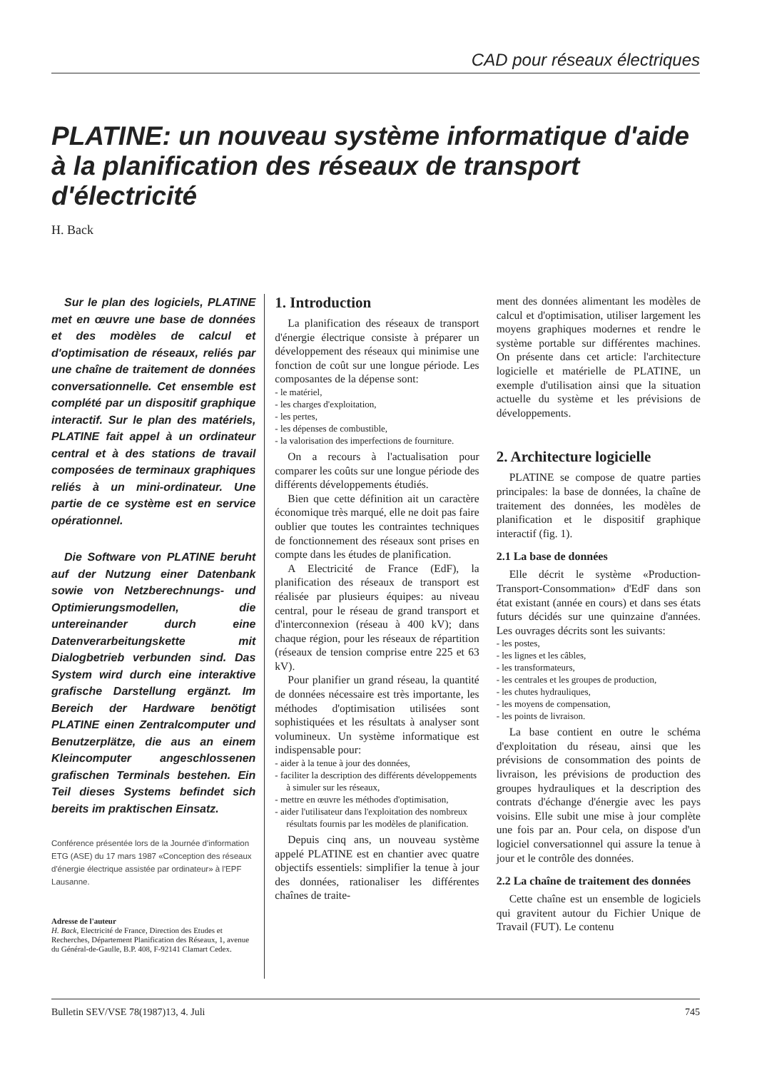CAD pour réseaux électriques
PLATINE: un nouveau système informatique d'aide à la planification des réseaux de transport d'électricité
H. Back
Sur le plan des logiciels, PLATINE met en œuvre une base de données et des modèles de calcul et d'optimisation de réseaux, reliés par une chaîne de traitement de données conversationnelle. Cet ensemble est complété par un dispositif graphique interactif. Sur le plan des matériels, PLATINE fait appel à un ordinateur central et à des stations de travail composées de terminaux graphiques reliés à un mini-ordinateur. Une partie de ce système est en service opérationnel.
Die Software von PLATINE beruht auf der Nutzung einer Datenbank sowie von Netzberechnungs- und Optimierungsmodellen, die untereinander durch eine Datenverarbeitungskette mit Dialogbetrieb verbunden sind. Das System wird durch eine interaktive grafische Darstellung ergänzt. Im Bereich der Hardware benötigt PLATINE einen Zentralcomputer und Benutzerplätze, die aus an einem Kleincomputer angeschlossenen grafischen Terminals bestehen. Ein Teil dieses Systems befindet sich bereits im praktischen Einsatz.
Conférence présentée lors de la Journée d'information ETG (ASE) du 17 mars 1987 «Conception des réseaux d'énergie électrique assistée par ordinateur» à l'EPF Lausanne.
Adresse de l'auteur
H. Back, Electricité de France, Direction des Etudes et Recherches, Département Planification des Réseaux, 1, avenue du Général-de-Gaulle, B.P. 408, F-92141 Clamart Cedex.
1. Introduction
La planification des réseaux de transport d'énergie électrique consiste à préparer un développement des réseaux qui minimise une fonction de coût sur une longue période. Les composantes de la dépense sont:
- le matériel,
- les charges d'exploitation,
- les pertes,
- les dépenses de combustible,
- la valorisation des imperfections de fourniture.
On a recours à l'actualisation pour comparer les coûts sur une longue période des différents développements étudiés.
Bien que cette définition ait un caractère économique très marqué, elle ne doit pas faire oublier que toutes les contraintes techniques de fonctionnement des réseaux sont prises en compte dans les études de planification.
A Electricité de France (EdF), la planification des réseaux de transport est réalisée par plusieurs équipes: au niveau central, pour le réseau de grand transport et d'interconnexion (réseau à 400 kV); dans chaque région, pour les réseaux de répartition (réseaux de tension comprise entre 225 et 63 kV).
Pour planifier un grand réseau, la quantité de données nécessaire est très importante, les méthodes d'optimisation utilisées sont sophistiquées et les résultats à analyser sont volumineux. Un système informatique est indispensable pour:
- aider à la tenue à jour des données,
- faciliter la description des différents développements à simuler sur les réseaux,
- mettre en œuvre les méthodes d'optimisation,
- aider l'utilisateur dans l'exploitation des nombreux résultats fournis par les modèles de planification.
Depuis cinq ans, un nouveau système appelé PLATINE est en chantier avec quatre objectifs essentiels: simplifier la tenue à jour des données, rationaliser les différentes chaînes de traite-
ment des données alimentant les modèles de calcul et d'optimisation, utiliser largement les moyens graphiques modernes et rendre le système portable sur différentes machines. On présente dans cet article: l'architecture logicielle et matérielle de PLATINE, un exemple d'utilisation ainsi que la situation actuelle du système et les prévisions de développements.
2. Architecture logicielle
PLATINE se compose de quatre parties principales: la base de données, la chaîne de traitement des données, les modèles de planification et le dispositif graphique interactif (fig. 1).
2.1 La base de données
Elle décrit le système «Production-Transport-Consommation» d'EdF dans son état existant (année en cours) et dans ses états futurs décidés sur une quinzaine d'années. Les ouvrages décrits sont les suivants:
- les postes,
- les lignes et les câbles,
- les transformateurs,
- les centrales et les groupes de production,
- les chutes hydrauliques,
- les moyens de compensation,
- les points de livraison.
La base contient en outre le schéma d'exploitation du réseau, ainsi que les prévisions de consommation des points de livraison, les prévisions de production des groupes hydrauliques et la description des contrats d'échange d'énergie avec les pays voisins. Elle subit une mise à jour complète une fois par an. Pour cela, on dispose d'un logiciel conversationnel qui assure la tenue à jour et le contrôle des données.
2.2 La chaîne de traitement des données
Cette chaîne est un ensemble de logiciels qui gravitent autour du Fichier Unique de Travail (FUT). Le contenu
Bulletin SEV/VSE 78(1987)13, 4. Juli 745